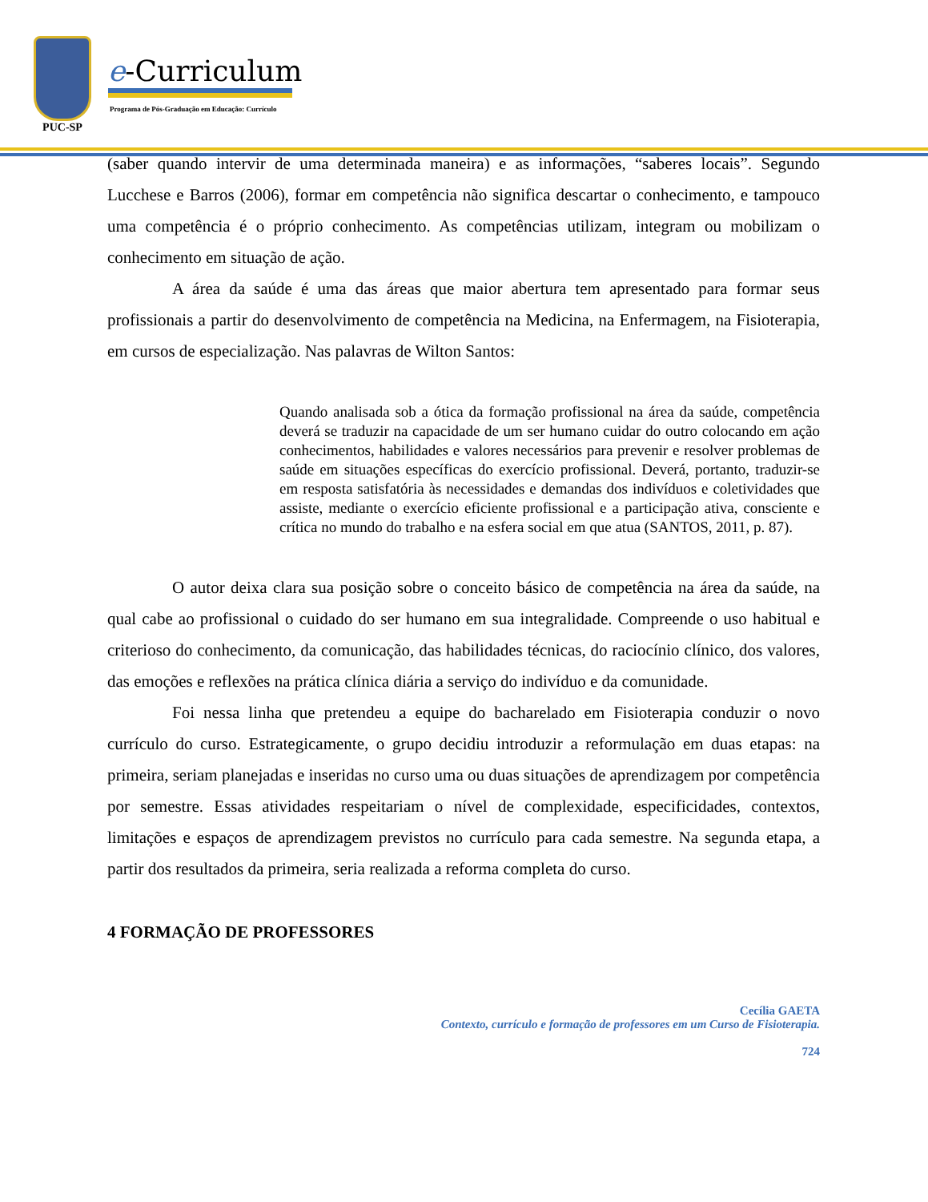PUC-SP
e-Curriculum
Programa de Pós-Graduação em Educação: Currículo
(saber quando intervir de uma determinada maneira) e as informações, “saberes locais”. Segundo Lucchese e Barros (2006), formar em competência não significa descartar o conhecimento, e tampouco uma competência é o próprio conhecimento. As competências utilizam, integram ou mobilizam o conhecimento em situação de ação.
A área da saúde é uma das áreas que maior abertura tem apresentado para formar seus profissionais a partir do desenvolvimento de competência na Medicina, na Enfermagem, na Fisioterapia, em cursos de especialização. Nas palavras de Wilton Santos:
Quando analisada sob a ótica da formação profissional na área da saúde, competência deverá se traduzir na capacidade de um ser humano cuidar do outro colocando em ação conhecimentos, habilidades e valores necessários para prevenir e resolver problemas de saúde em situações específicas do exercício profissional. Deverá, portanto, traduzir-se em resposta satisfatória às necessidades e demandas dos indivíduos e coletividades que assiste, mediante o exercício eficiente profissional e a participação ativa, consciente e crítica no mundo do trabalho e na esfera social em que atua (SANTOS, 2011, p. 87).
O autor deixa clara sua posição sobre o conceito básico de competência na área da saúde, na qual cabe ao profissional o cuidado do ser humano em sua integralidade. Compreende o uso habitual e criterioso do conhecimento, da comunicação, das habilidades técnicas, do raciocínio clínico, dos valores, das emoções e reflexões na prática clínica diária a serviço do indivíduo e da comunidade.
Foi nessa linha que pretendeu a equipe do bacharelado em Fisioterapia conduzir o novo currículo do curso. Estrategicamente, o grupo decidiu introduzir a reformulação em duas etapas: na primeira, seriam planejadas e inseridas no curso uma ou duas situações de aprendizagem por competência por semestre. Essas atividades respeitariam o nível de complexidade, especificidades, contextos, limitações e espaços de aprendizagem previstos no currículo para cada semestre. Na segunda etapa, a partir dos resultados da primeira, seria realizada a reforma completa do curso.
4 FORMAÇÃO DE PROFESSORES
Cecília GAETA
Contexto, currículo e formação de professores em um Curso de Fisioterapia.
724